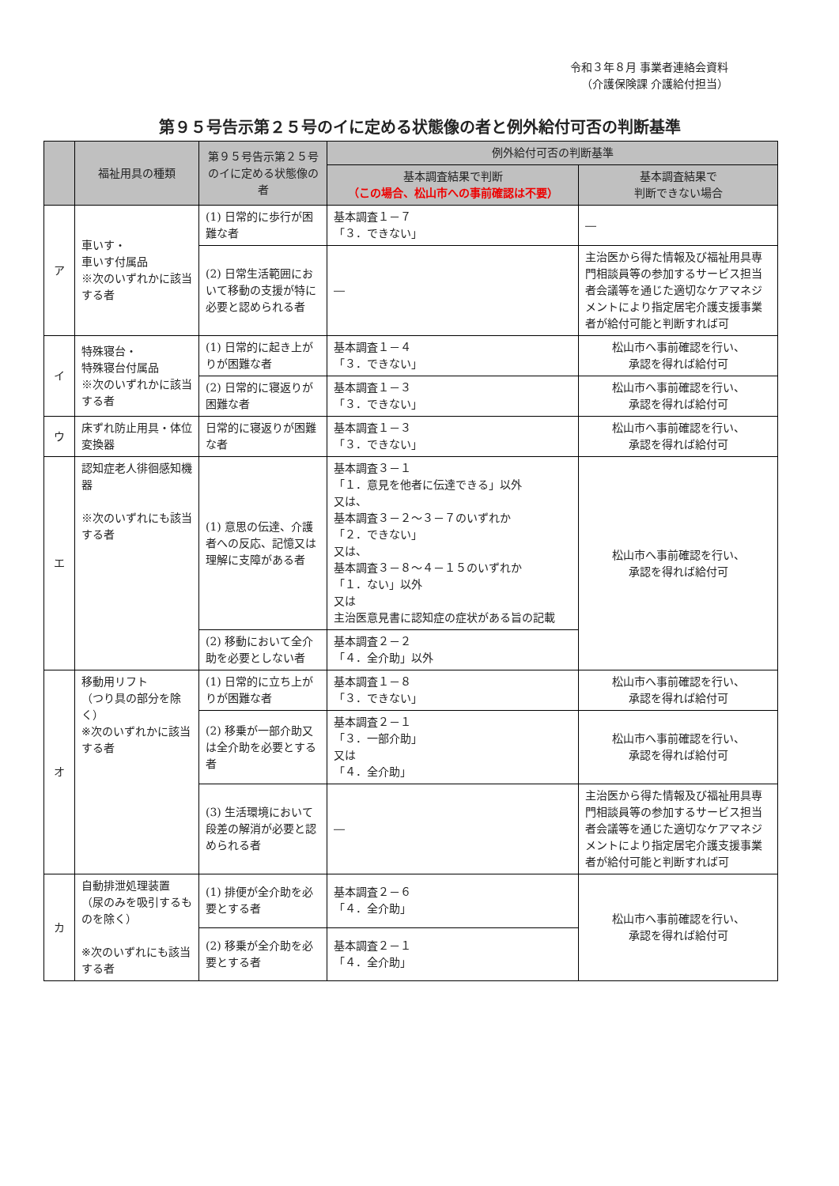令和３年８月 事業者連絡会資料
（介護保険課 介護給付担当）
第９５号告示第２５号のイに定める状態像の者と例外給付可否の判断基準
| | 福祉用具の種類 | 第９５号告示第２５号のイに定める状態像の者 | 例外給付可否の判断基準 | |
| --- | --- | --- | --- | --- |
| | | | 基本調査結果で判断 （この場合、松山市への事前確認は不要） | 基本調査結果で 判断できない場合 |
| ア | 車いす・ 車いす付属品 ※次のいずれかに該当する者 | (1) 日常的に歩行が困難な者 | 基本調査１－７ 「３．できない」 | ― |
| | | (2) 日常生活範囲において移動の支援が特に必要と認められる者 | ― | 主治医から得た情報及び福祉用具専門相談員等の参加するサービス担当者会議等を通じた適切なケアマネジメントにより指定居宅介護支援事業者が給付可能と判断すれば可 |
| イ | 特殊寝台・ 特殊寝台付属品 ※次のいずれかに該当する者 | (1) 日常的に起き上がりが困難な者 | 基本調査１－４ 「３．できない」 | 松山市へ事前確認を行い、 承認を得れば給付可 |
| | | (2) 日常的に寝返りが困難な者 | 基本調査１－３ 「３．できない」 | 松山市へ事前確認を行い、 承認を得れば給付可 |
| ウ | 床ずれ防止用具・体位変換器 | 日常的に寝返りが困難な者 | 基本調査１－３ 「３．できない」 | 松山市へ事前確認を行い、 承認を得れば給付可 |
| エ | 認知症老人徘徊感知機器 ※次のいずれにも該当する者 | (1) 意思の伝達、介護者への反応、記憶又は理解に支障がある者 | 基本調査３－１ 「１．意見を他者に伝達できる」以外 又は、 基本調査３－２～３－７のいずれか 「２．できない」 又は、 基本調査３－８～４－１５のいずれか 「１．ない」以外 又は 主治医意見書に認知症の症状がある旨の記載 | 松山市へ事前確認を行い、 承認を得れば給付可 |
| | | (2) 移動において全介助を必要としない者 | 基本調査２－２ 「４．全介助」以外 | |
| オ | 移動用リフト （つり具の部分を除く） ※次のいずれかに該当する者 | (1) 日常的に立ち上がりが困難な者 | 基本調査１－８ 「３．できない」 | 松山市へ事前確認を行い、 承認を得れば給付可 |
| | | (2) 移乗が一部介助又は全介助を必要とする者 | 基本調査２－１ 「３．一部介助」 又は 「４．全介助」 | 松山市へ事前確認を行い、 承認を得れば給付可 |
| | | (3) 生活環境において段差の解消が必要と認められる者 | ― | 主治医から得た情報及び福祉用具専門相談員等の参加するサービス担当者会議等を通じた適切なケアマネジメントにより指定居宅介護支援事業者が給付可能と判断すれば可 |
| カ | 自動排泄処理装置 （尿のみを吸引するものを除く） ※次のいずれにも該当する者 | (1) 排便が全介助を必要とする者 | 基本調査２－６ 「４．全介助」 | 松山市へ事前確認を行い、 承認を得れば給付可 |
| | | (2) 移乗が全介助を必要とする者 | 基本調査２－１ 「４．全介助」 | |